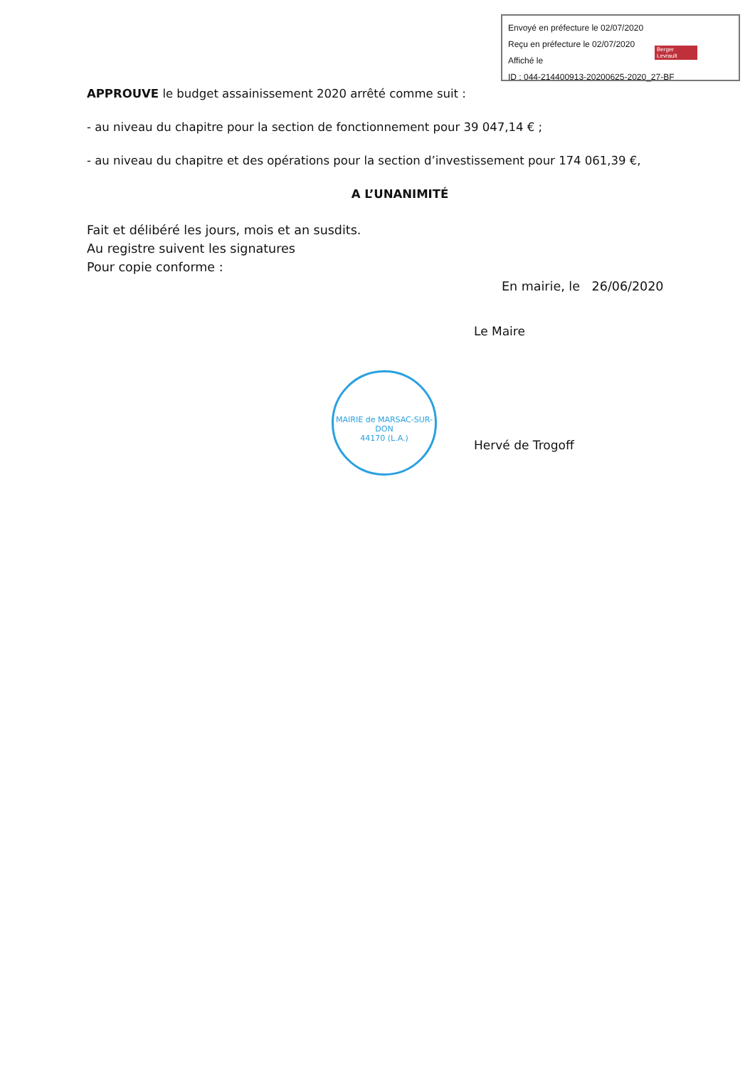Envoyé en préfecture le 02/07/2020
Reçu en préfecture le 02/07/2020
Affiché le
ID : 044-214400913-20200625-2020_27-BF
Berger Levrault
APPROUVE le budget assainissement 2020 arrêté comme suit :
- au niveau du chapitre pour la section de fonctionnement pour 39 047,14 € ;
- au niveau du chapitre et des opérations pour la section d’investissement pour 174 061,39 €,
A L’UNANIMITÉ
Fait et délibéré les jours, mois et an susdits.
Au registre suivent les signatures
Pour copie conforme :
En mairie, le 26/06/2020
Le Maire
Hervé de Trogoff
MAIRIE de MARSAC-SUR-DON
44170 (L.A.)